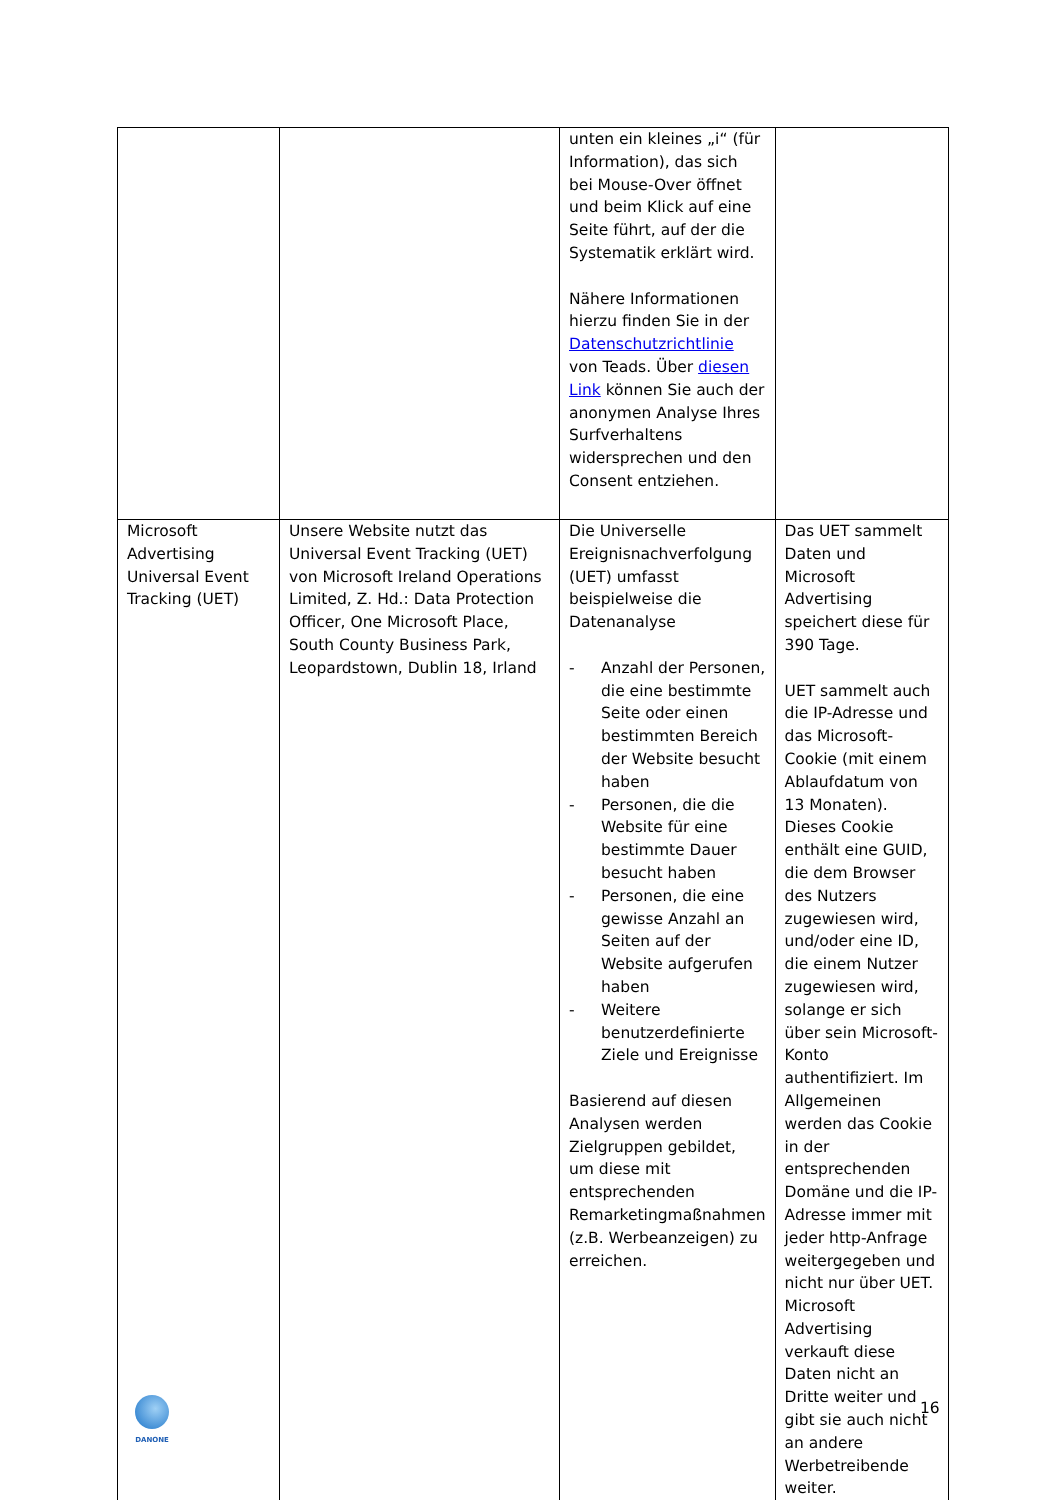| | | unten ein kleines „i“ (für Information), das sich bei Mouse-Over öffnet und beim Klick auf eine Seite führt, auf der die Systematik erklärt wird. Nähere Informationen hierzu finden Sie in der Datenschutzrichtlinie von Teads. Über diesen Link können Sie auch der anonymen Analyse Ihres Surfverhaltens widersprechen und den Consent entziehen. | |
| Microsoft Advertising Universal Event Tracking (UET) | Unsere Website nutzt das Universal Event Tracking (UET) von Microsoft Ireland Operations Limited, Z. Hd.: Data Protection Officer, One Microsoft Place, South County Business Park, Leopardstown, Dublin 18, Irland | Die Universelle Ereignisnachverfolgung (UET) umfasst beispielweise die Datenanalyse - Anzahl der Personen, die eine bestimmte Seite oder einen bestimmten Bereich der Website besucht haben - Personen, die die Website für eine bestimmte Dauer besucht haben - Personen, die eine gewisse Anzahl an Seiten auf der Website aufgerufen haben - Weitere benutzerdefinierte Ziele und Ereignisse Basierend auf diesen Analysen werden Zielgruppen gebildet, um diese mit entsprechenden Remarketingmaßnahmen (z.B. Werbeanzeigen) zu erreichen. | Das UET sammelt Daten und Microsoft Advertising speichert diese für 390 Tage. UET sammelt auch die IP-Adresse und das Microsoft-Cookie (mit einem Ablaufdatum von 13 Monaten). Dieses Cookie enthält eine GUID, die dem Browser des Nutzers zugewiesen wird, und/oder eine ID, die einem Nutzer zugewiesen wird, solange er sich über sein Microsoft-Konto authentifiziert. Im Allgemeinen werden das Cookie in der entsprechenden Domäne und die IP-Adresse immer mit jeder http-Anfrage weitergegeben und nicht nur über UET. Microsoft Advertising verkauft diese Daten nicht an Dritte weiter und gibt sie auch nicht an andere Werbetreibende weiter. |
DANONE 16